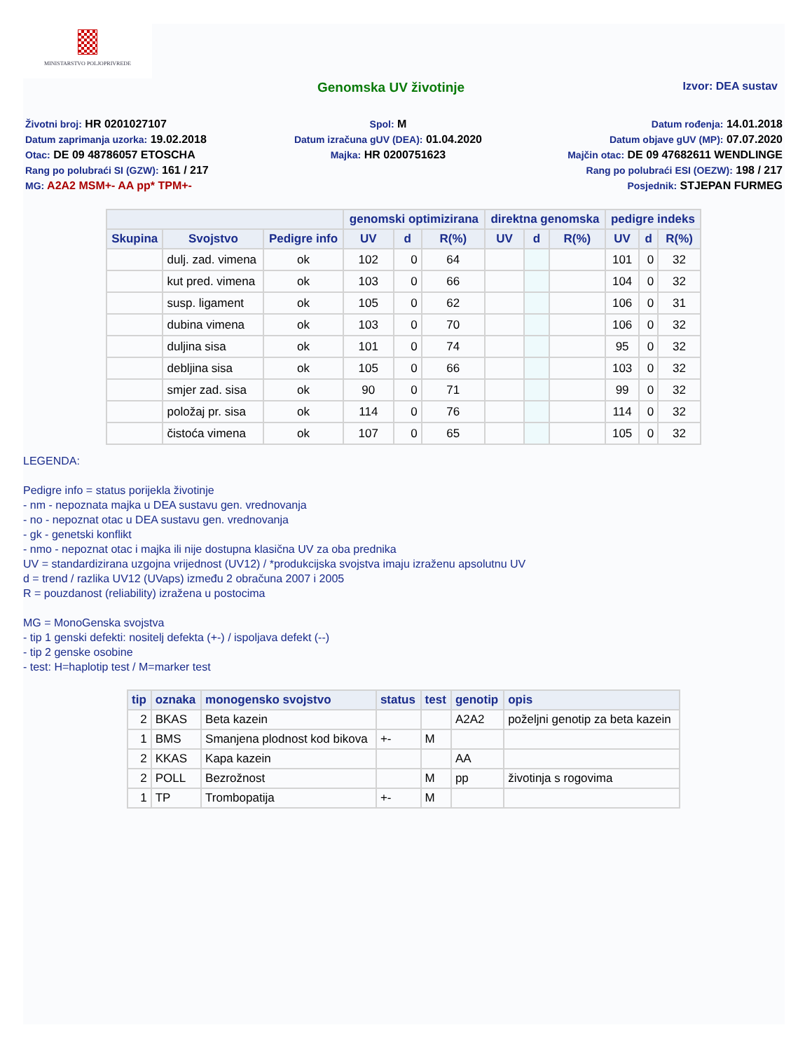MINISTARSTVO POLJOPRIVREDE
Genomska UV životinje Izvor: DEA sustav
Životni broj: HR 0201027107
Datum zaprimanja uzorka: 19.02.2018
Otac: DE 09 48786057 ETOSCHA
Rang po polubraći SI (GZW): 161 / 217
MG: A2A2 MSM+- AA pp* TPM+-
Spol: M
Datum izračuna gUV (DEA): 01.04.2020
Majka: HR 0200751623
Datum rođenja: 14.01.2018
Datum objave gUV (MP): 07.07.2020
Majčin otac: DE 09 47682611 WENDLINGE
Rang po polubraći ESI (OEZW): 198 / 217
Posjednik: STJEPAN FURMEG
| | | | genomski optimizirana | | | direktna genomska | | | pedigre indeks | | |
| --- | --- | --- | --- | --- | --- | --- | --- | --- | --- | --- | --- |
| Skupina | Svojstvo | Pedigre info | UV | d | R(%) | UV | d | R(%) | UV | d | R(%) |
| | dulj. zad. vimena | ok | 102 | 0 | 64 | | | | 101 | 0 | 32 |
| | kut pred. vimena | ok | 103 | 0 | 66 | | | | 104 | 0 | 32 |
| | susp. ligament | ok | 105 | 0 | 62 | | | | 106 | 0 | 31 |
| | dubina vimena | ok | 103 | 0 | 70 | | | | 106 | 0 | 32 |
| | duljina sisa | ok | 101 | 0 | 74 | | | | 95 | 0 | 32 |
| | debljina sisa | ok | 105 | 0 | 66 | | | | 103 | 0 | 32 |
| | smjer zad. sisa | ok | 90 | 0 | 71 | | | | 99 | 0 | 32 |
| | položaj pr. sisa | ok | 114 | 0 | 76 | | | | 114 | 0 | 32 |
| | čistoća vimena | ok | 107 | 0 | 65 | | | | 105 | 0 | 32 |
LEGENDA:
Pedigre info = status porijekla životinje
- nm - nepoznata majka u DEA sustavu gen. vrednovanja
- no - nepoznat otac u DEA sustavu gen. vrednovanja
- gk - genetski konflikt
- nmo - nepoznat otac i majka ili nije dostupna klasična UV za oba prednika
UV = standardizirana uzgojna vrijednost (UV12) / *produkcijska svojstva imaju izraženu apsolutnu UV
d = trend / razlika UV12 (UVaps) između 2 obračuna 2007 i 2005
R = pouzdanost (reliability) izražena u postocima
MG = MonoGenska svojstva
- tip 1 genski defekti: nositelj defekta (+-) / ispoljava defekt (--)
- tip 2 genske osobine
- test: H=haplotip test / M=marker test
| tip | oznaka | monogensko svojstvo | status | test | genotip | opis |
| --- | --- | --- | --- | --- | --- | --- |
| 2 | BKAS | Beta kazein | | | A2A2 | poželjni genotip za beta kazein |
| 1 | BMS | Smanjena plodnost kod bikova | +- | M | | |
| 2 | KKAS | Kapa kazein | | | AA | |
| 2 | POLL | Bezrožnost | | M | pp | životinja s rogovima |
| 1 | TP | Trombopatija | +- | M | | |